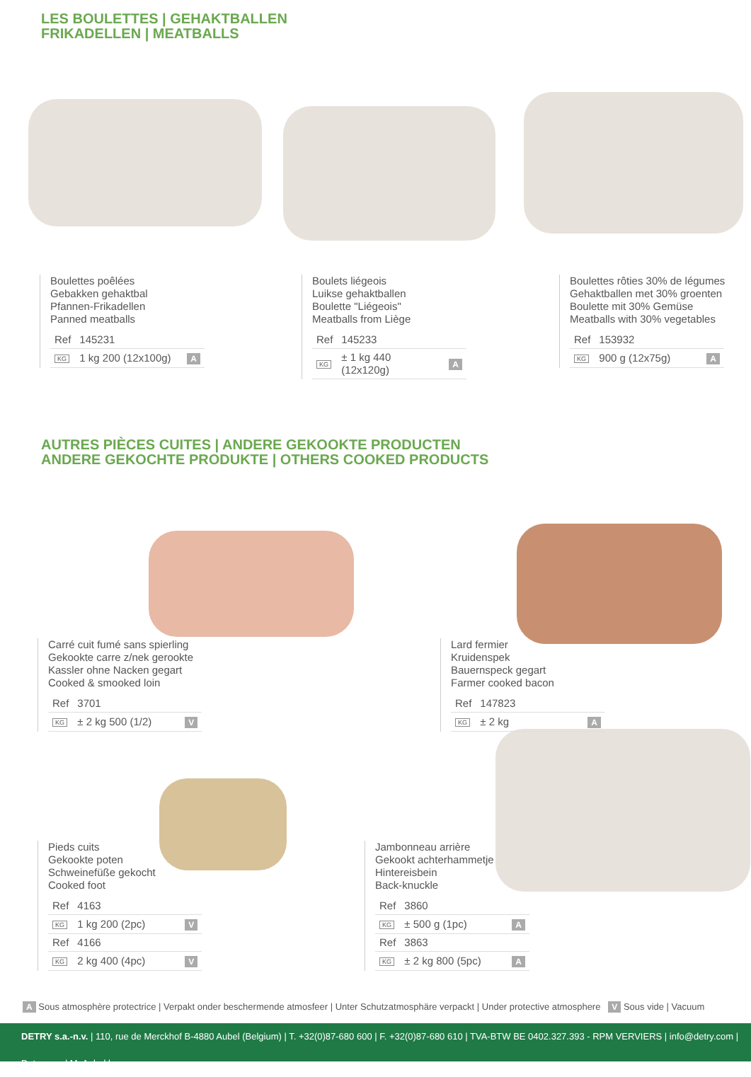LES BOULETTES | GEHAKTBALLEN
FRIKADELLEN | MEATBALLS
Boulettes poêlées
Gebakken gehaktbal
Pfannen-Frikadellen
Panned meatballs
| Ref | 145231 | |
| KG | 1 kg 200 (12x100g) | A |
Boulets liégeois
Luikse gehaktballen
Boulette "Liégeois"
Meatballs from Liège
| Ref | 145233 | |
| KG | ± 1 kg 440 (12x120g) | A |
Boulettes rôties 30% de légumes
Gehaktballen met 30% groenten
Boulette mit 30% Gemüse
Meatballs with 30% vegetables
| Ref | 153932 | |
| KG | 900 g (12x75g) | A |
AUTRES PIÈCES CUITES | ANDERE GEKOOKTE PRODUCTEN
ANDERE GEKOCHTE PRODUKTE | OTHERS COOKED PRODUCTS
Carré cuit fumé sans spierling
Gekookte carre z/nek gerookte
Kassler ohne Nacken gegart
Cooked & smooked loin
| Ref | 3701 | |
| KG | ± 2 kg 500 (1/2) | V |
Lard fermier
Kruidenspek
Bauernspeck gegart
Farmer cooked bacon
| Ref | 147823 | |
| KG | ± 2 kg | A |
Pieds cuits
Gekookte poten
Schweinefüße gekocht
Cooked foot
| Ref | 4163 | |
| KG | 1 kg 200 (2pc) | V |
| Ref | 4166 | |
| KG | 2 kg 400 (4pc) | V |
Jambonneau arrière
Gekookt achterhammetje
Hintereisbein
Back-knuckle
| Ref | 3860 | |
| KG | ± 500 g (1pc) | A |
| Ref | 3863 | |
| KG | ± 2 kg 800 (5pc) | A |
A Sous atmosphère protectrice | Verpakt onder beschermende atmosfeer | Unter Schutzatmosphäre verpackt | Under protective atmosphere V Sous vide | Vacuum
DETRY s.a.-n.v. | 110, rue de Merckhof B-4880 Aubel (Belgium) | T. +32(0)87-680 600 | F. +32(0)87-680 610 | TVA-BTW BE 0402.327.393 - RPM VERVIERS | info@detry.com | Detry.com | MyAubel.be